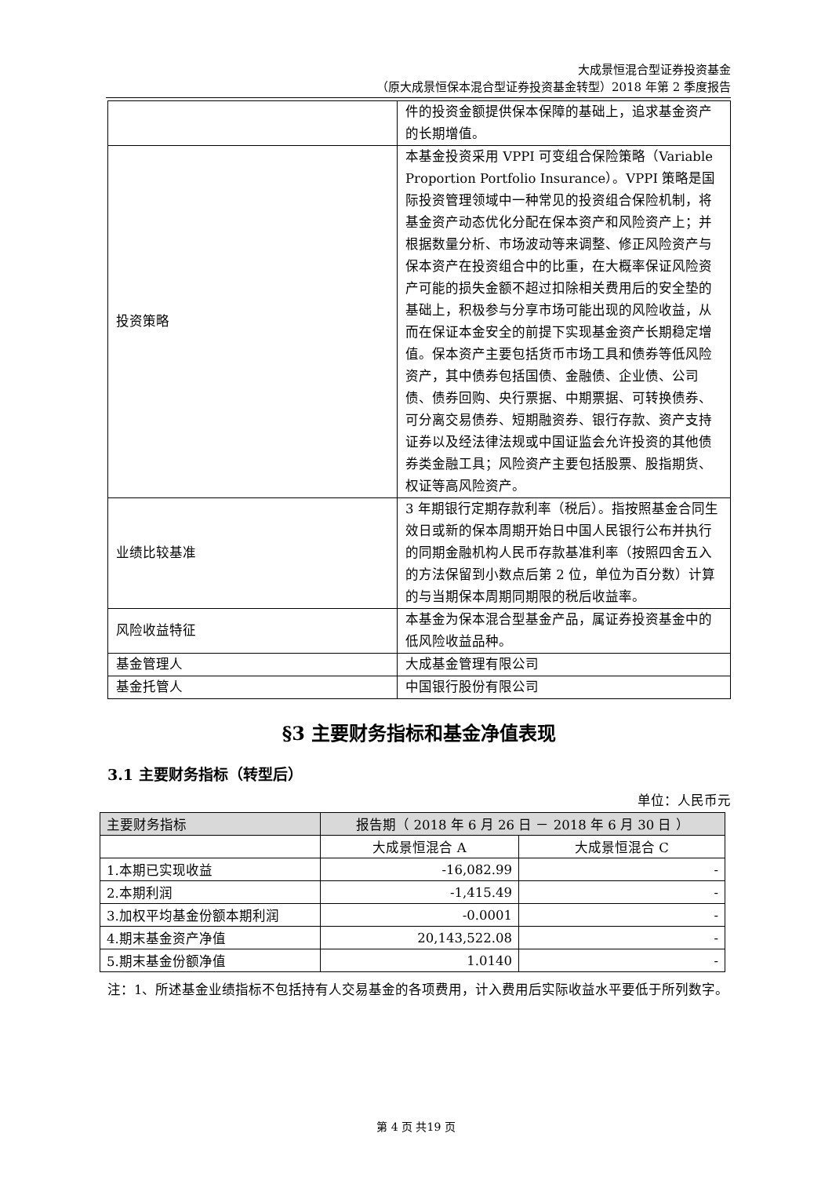大成景恒混合型证券投资基金
（原大成景恒保本混合型证券投资基金转型）2018 年第 2 季度报告
| | 件的投资金额提供保本保障的基础上，追求基金资产的长期增值。 |
| 投资策略 | 本基金投资采用 VPPI 可变组合保险策略（Variable Proportion Portfolio Insurance）。VPPI 策略是国际投资管理领域中一种常见的投资组合保险机制，将基金资产动态优化分配在保本资产和风险资产上；并根据数量分析、市场波动等来调整、修正风险资产与保本资产在投资组合中的比重，在大概率保证风险资产可能的损失金额不超过扣除相关费用后的安全垫的基础上，积极参与分享市场可能出现的风险收益，从而在保证本金安全的前提下实现基金资产长期稳定增值。保本资产主要包括货币市场工具和债券等低风险资产，其中债券包括国债、金融债、企业债、公司债、债券回购、央行票据、中期票据、可转换债券、可分离交易债券、短期融资券、银行存款、资产支持证券以及经法律法规或中国证监会允许投资的其他债券类金融工具；风险资产主要包括股票、股指期货、权证等高风险资产。 |
| 业绩比较基准 | 3 年期银行定期存款利率（税后）。指按照基金合同生效日或新的保本周期开始日中国人民银行公布并执行的同期金融机构人民币存款基准利率（按照四舍五入的方法保留到小数点后第 2 位，单位为百分数）计算的与当期保本周期同期限的税后收益率。 |
| 风险收益特征 | 本基金为保本混合型基金产品，属证券投资基金中的低风险收益品种。 |
| 基金管理人 | 大成基金管理有限公司 |
| 基金托管人 | 中国银行股份有限公司 |
§3 主要财务指标和基金净值表现
3.1 主要财务指标（转型后）
单位：人民币元
| 主要财务指标 | 报告期（ 2018 年 6 月 26 日 － 2018 年 6 月 30 日 ） | |
| --- | --- | --- |
| | 大成景恒混合 A | 大成景恒混合 C |
| 1.本期已实现收益 | -16,082.99 | - |
| 2.本期利润 | -1,415.49 | - |
| 3.加权平均基金份额本期利润 | -0.0001 | - |
| 4.期末基金资产净值 | 20,143,522.08 | - |
| 5.期末基金份额净值 | 1.0140 | - |
注：1、所述基金业绩指标不包括持有人交易基金的各项费用，计入费用后实际收益水平要低于所列数字。
第 4 页 共19 页